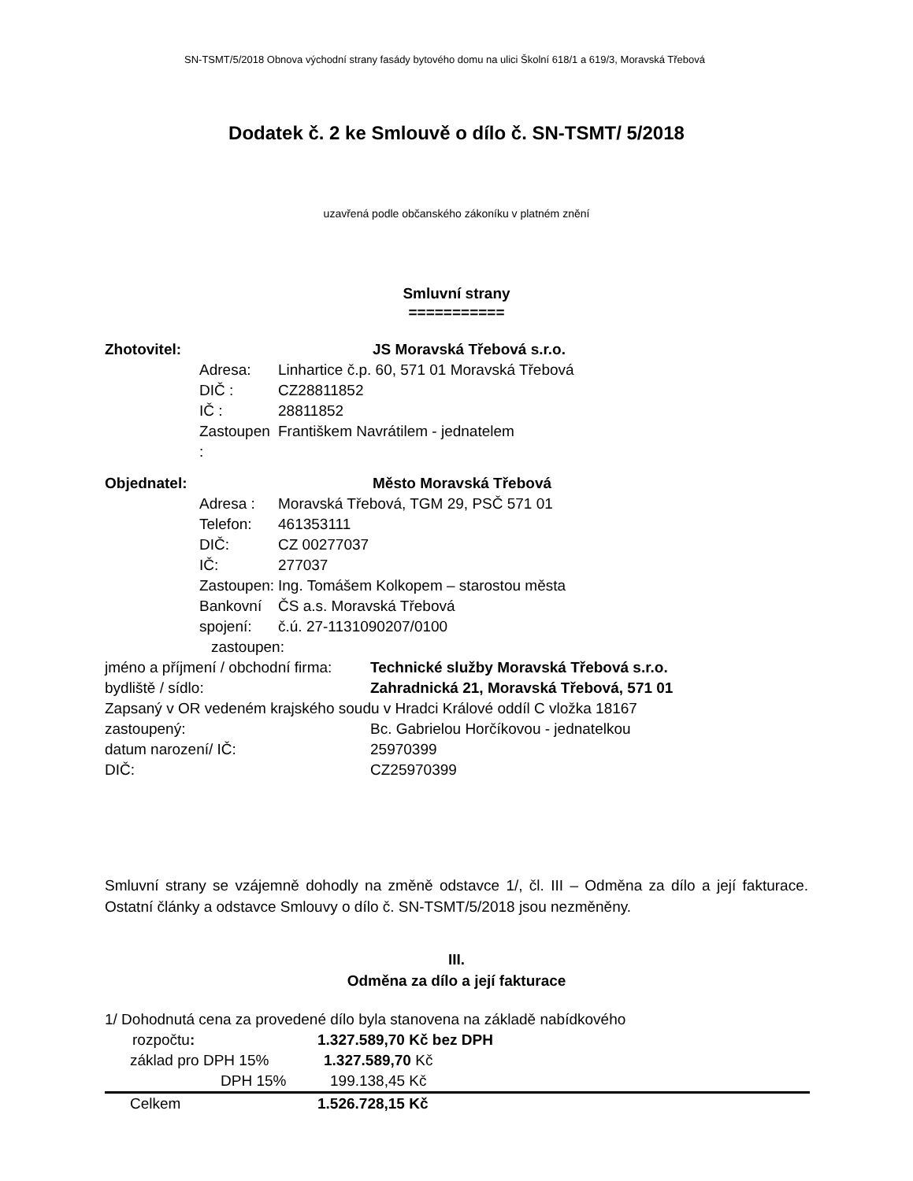SN-TSMT/5/2018 Obnova východní strany fasády bytového domu na ulici Školní 618/1 a 619/3, Moravská Třebová
Dodatek č. 2 ke Smlouvě o dílo č. SN-TSMT/ 5/2018
uzavřená podle občanského zákoníku v platném znění
Smluvní strany
===========
Zhotovitel: JS Moravská Třebová s.r.o.
Adresa: Linhartice č.p. 60, 571 01 Moravská Třebová
DIČ : CZ28811852
IČ : 28811852
Zastoupen : Františkem Navrátilem - jednatelem
Objednatel: Město Moravská Třebová
Adresa : Moravská Třebová, TGM 29, PSČ 571 01
Telefon: 461353111
DIČ: CZ 00277037
IČ: 277037
Zastoupen: Ing. Tomášem Kolkopem – starostou města
Bankovní spojení: ČS a.s. Moravská Třebová
č.ú. 27-1131090207/0100
zastoupen:
jméno a příjmení / obchodní firma:
Technické služby Moravská Třebová s.r.o.
bydliště / sídlo: Zahradnická 21, Moravská Třebová, 571 01
Zapsaný v OR vedeném krajského soudu v Hradci Králové oddíl C vložka 18167
zastoupený: Bc. Gabrielou Horčíkovou - jednatelkou
datum narození/ IČ: 25970399
DIČ: CZ25970399
Smluvní strany se vzájemně dohodly na změně odstavce 1/, čl. III – Odměna za dílo a její fakturace. Ostatní články a odstavce Smlouvy o dílo č. SN-TSMT/5/2018 jsou nezměněny.
III.
Odměna za dílo a její fakturace
1/ Dohodnutá cena za provedené dílo byla stanovena na základě nabídkového
rozpočtu: 1.327.589,70 Kč bez DPH
základ pro DPH 15% 1.327.589,70 Kč
DPH 15% 199.138,45 Kč
Celkem 1.526.728,15 Kč